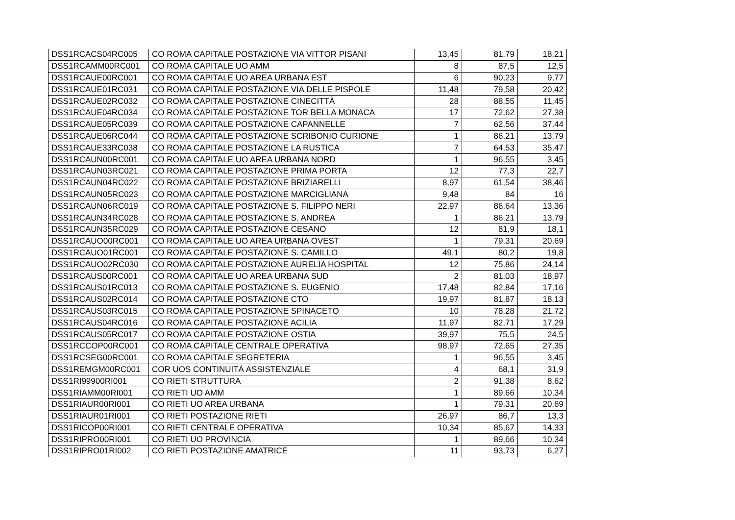| DSS1RCACS04RC005 | CO ROMA CAPITALE POSTAZIONE VIA VITTOR PISANI | 13,45 | 81,79 | 18,21 |
| DSS1RCAMM00RC001 | CO ROMA CAPITALE UO AMM | 8 | 87,5 | 12,5 |
| DSS1RCAUE00RC001 | CO ROMA CAPITALE UO AREA URBANA EST | 6 | 90,23 | 9,77 |
| DSS1RCAUE01RC031 | CO ROMA CAPITALE POSTAZIONE VIA DELLE PISPOLE | 11,48 | 79,58 | 20,42 |
| DSS1RCAUE02RC032 | CO ROMA CAPITALE POSTAZIONE CINECITTÀ | 28 | 88,55 | 11,45 |
| DSS1RCAUE04RC034 | CO ROMA CAPITALE POSTAZIONE TOR BELLA MONACA | 17 | 72,62 | 27,38 |
| DSS1RCAUE05RC039 | CO ROMA CAPITALE POSTAZIONE CAPANNELLE | 7 | 62,56 | 37,44 |
| DSS1RCAUE06RC044 | CO ROMA CAPITALE POSTAZIONE SCRIBONIO CURIONE | 1 | 86,21 | 13,79 |
| DSS1RCAUE33RC038 | CO ROMA CAPITALE POSTAZIONE LA RUSTICA | 7 | 64,53 | 35,47 |
| DSS1RCAUN00RC001 | CO ROMA CAPITALE UO AREA URBANA NORD | 1 | 96,55 | 3,45 |
| DSS1RCAUN03RC021 | CO ROMA CAPITALE POSTAZIONE PRIMA PORTA | 12 | 77,3 | 22,7 |
| DSS1RCAUN04RC022 | CO ROMA CAPITALE POSTAZIONE BRIZIARELLI | 8,97 | 61,54 | 38,46 |
| DSS1RCAUN05RC023 | CO ROMA CAPITALE POSTAZIONE MARCIGLIANA | 9,48 | 84 | 16 |
| DSS1RCAUN06RC019 | CO ROMA CAPITALE POSTAZIONE S. FILIPPO NERI | 22,97 | 86,64 | 13,36 |
| DSS1RCAUN34RC028 | CO ROMA CAPITALE POSTAZIONE S. ANDREA | 1 | 86,21 | 13,79 |
| DSS1RCAUN35RC029 | CO ROMA CAPITALE POSTAZIONE CESANO | 12 | 81,9 | 18,1 |
| DSS1RCAUO00RC001 | CO ROMA CAPITALE UO AREA URBANA OVEST | 1 | 79,31 | 20,69 |
| DSS1RCAUO01RC001 | CO ROMA CAPITALE POSTAZIONE S. CAMILLO | 49,1 | 80,2 | 19,8 |
| DSS1RCAUO02RC030 | CO ROMA CAPITALE POSTAZIONE AURELIA HOSPITAL | 12 | 75,86 | 24,14 |
| DSS1RCAUS00RC001 | CO ROMA CAPITALE UO AREA URBANA SUD | 2 | 81,03 | 18,97 |
| DSS1RCAUS01RC013 | CO ROMA CAPITALE POSTAZIONE S. EUGENIO | 17,48 | 82,84 | 17,16 |
| DSS1RCAUS02RC014 | CO ROMA CAPITALE POSTAZIONE CTO | 19,97 | 81,87 | 18,13 |
| DSS1RCAUS03RC015 | CO ROMA CAPITALE POSTAZIONE SPINACETO | 10 | 78,28 | 21,72 |
| DSS1RCAUS04RC016 | CO ROMA CAPITALE POSTAZIONE ACILIA | 11,97 | 82,71 | 17,29 |
| DSS1RCAUS05RC017 | CO ROMA CAPITALE POSTAZIONE OSTIA | 39,97 | 75,5 | 24,5 |
| DSS1RCCOP00RC001 | CO ROMA CAPITALE CENTRALE OPERATIVA | 98,97 | 72,65 | 27,35 |
| DSS1RCSEG00RC001 | CO ROMA CAPITALE SEGRETERIA | 1 | 96,55 | 3,45 |
| DSS1REMGM00RC001 | COR UOS CONTINUITÀ ASSISTENZIALE | 4 | 68,1 | 31,9 |
| DSS1RI99900RI001 | CO RIETI STRUTTURA | 2 | 91,38 | 8,62 |
| DSS1RIAMM00RI001 | CO RIETI UO AMM | 1 | 89,66 | 10,34 |
| DSS1RIAUR00RI001 | CO RIETI UO AREA URBANA | 1 | 79,31 | 20,69 |
| DSS1RIAUR01RI001 | CO RIETI POSTAZIONE RIETI | 26,97 | 86,7 | 13,3 |
| DSS1RICOP00RI001 | CO RIETI CENTRALE OPERATIVA | 10,34 | 85,67 | 14,33 |
| DSS1RIPRO00RI001 | CO RIETI UO PROVINCIA | 1 | 89,66 | 10,34 |
| DSS1RIPRO01RI002 | CO RIETI POSTAZIONE AMATRICE | 11 | 93,73 | 6,27 |